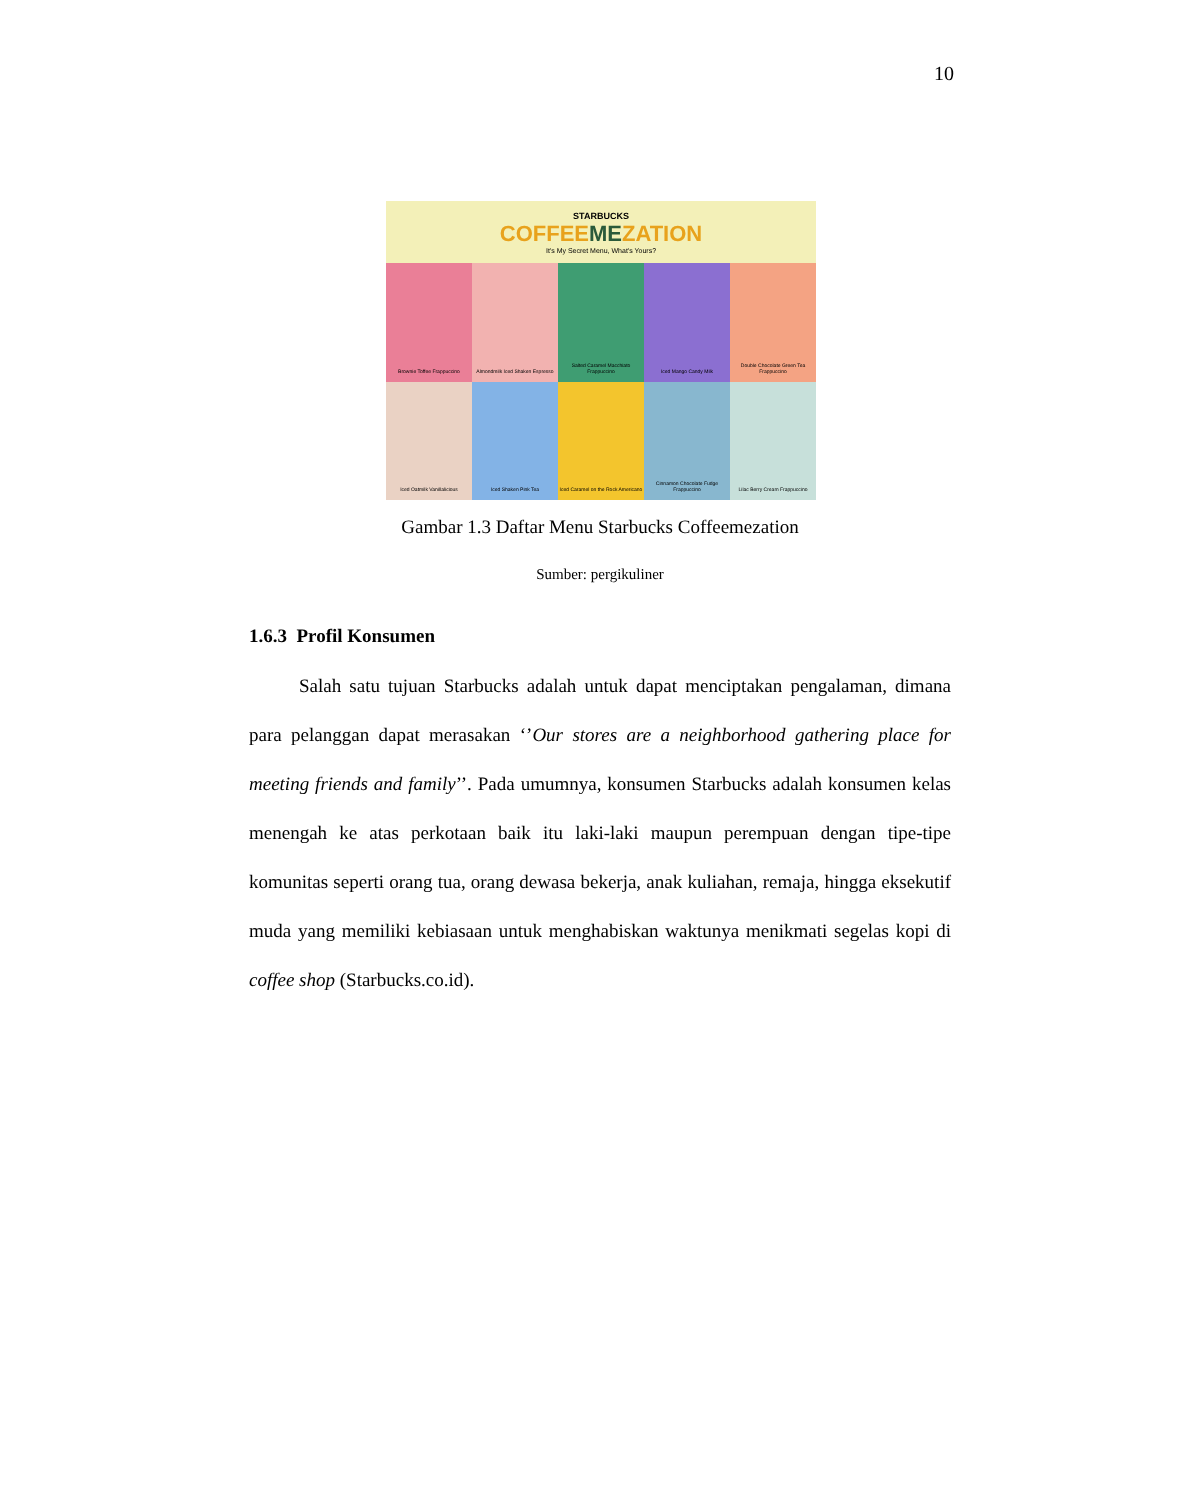10
STARBUCKS
COFFEEMEZATION
It's My Secret Menu, What's Yours?
Brownie Toffee Frappuccino
Almondmilk Iced Shaken Espresso
Salted Caramel Macchiato Frappuccino
Iced Mango Candy Milk
Double Chocolate Green Tea Frappuccino
Iced Oatmilk Vanillalicious
Iced Shaken Pink Tea
Iced Caramel on the Rock Americano
Cinnamon Chocolate Fudge Frappuccino
Lilac Berry Cream Frappuccino
Gambar 1.3 Daftar Menu Starbucks Coffeemezation
Sumber: pergikuliner
1.6.3 Profil Konsumen
Salah satu tujuan Starbucks adalah untuk dapat menciptakan pengalaman, dimana para pelanggan dapat merasakan ‘’Our stores are a neighborhood gathering place for meeting friends and family’’. Pada umumnya, konsumen Starbucks adalah konsumen kelas menengah ke atas perkotaan baik itu laki-laki maupun perempuan dengan tipe-tipe komunitas seperti orang tua, orang dewasa bekerja, anak kuliahan, remaja, hingga eksekutif muda yang memiliki kebiasaan untuk menghabiskan waktunya menikmati segelas kopi di coffee shop (Starbucks.co.id).